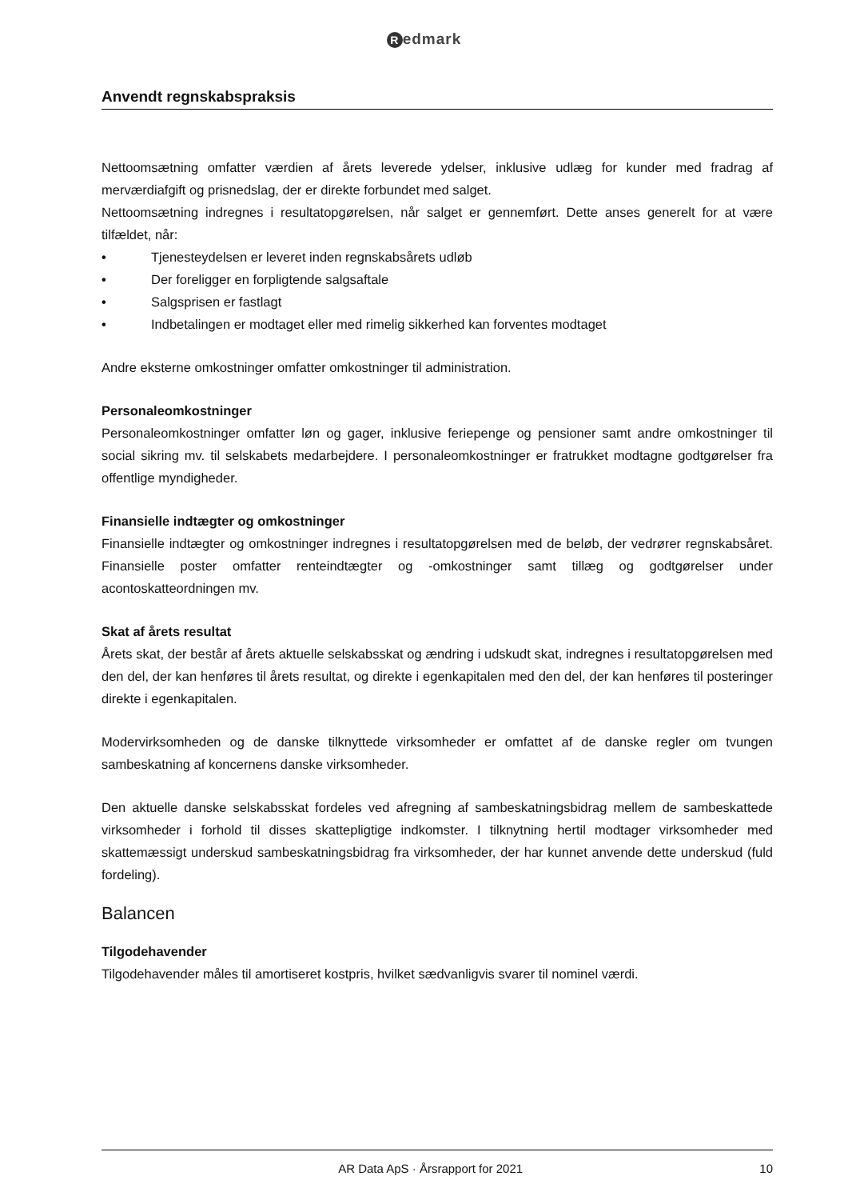Redmark
Anvendt regnskabspraksis
Nettoomsætning omfatter værdien af årets leverede ydelser, inklusive udlæg for kunder med fradrag af merværdiafgift og prisnedslag, der er direkte forbundet med salget.
Nettoomsætning indregnes i resultatopgørelsen, når salget er gennemført. Dette anses generelt for at være tilfældet, når:
• Tjenesteydelsen er leveret inden regnskabsårets udløb
• Der foreligger en forpligtende salgsaftale
• Salgsprisen er fastlagt
• Indbetalingen er modtaget eller med rimelig sikkerhed kan forventes modtaget
Andre eksterne omkostninger omfatter omkostninger til administration.
Personaleomkostninger
Personaleomkostninger omfatter løn og gager, inklusive feriepenge og pensioner samt andre omkostninger til social sikring mv. til selskabets medarbejdere. I personaleomkostninger er fratrukket modtagne godtgørelser fra offentlige myndigheder.
Finansielle indtægter og omkostninger
Finansielle indtægter og omkostninger indregnes i resultatopgørelsen med de beløb, der vedrører regnskabsåret. Finansielle poster omfatter renteindtægter og -omkostninger samt tillæg og godtgørelser under acontoskatteordningen mv.
Skat af årets resultat
Årets skat, der består af årets aktuelle selskabsskat og ændring i udskudt skat, indregnes i resultatopgørelsen med den del, der kan henføres til årets resultat, og direkte i egenkapitalen med den del, der kan henføres til posteringer direkte i egenkapitalen.
Modervirksomheden og de danske tilknyttede virksomheder er omfattet af de danske regler om tvungen sambeskatning af koncernens danske virksomheder.
Den aktuelle danske selskabsskat fordeles ved afregning af sambeskatningsbidrag mellem de sambeskattede virksomheder i forhold til disses skattepligtige indkomster. I tilknytning hertil modtager virksomheder med skattemæssigt underskud sambeskatningsbidrag fra virksomheder, der har kunnet anvende dette underskud (fuld fordeling).
Balancen
Tilgodehavender
Tilgodehavender måles til amortiseret kostpris, hvilket sædvanligvis svarer til nominel værdi.
AR Data ApS · Årsrapport for 2021 10